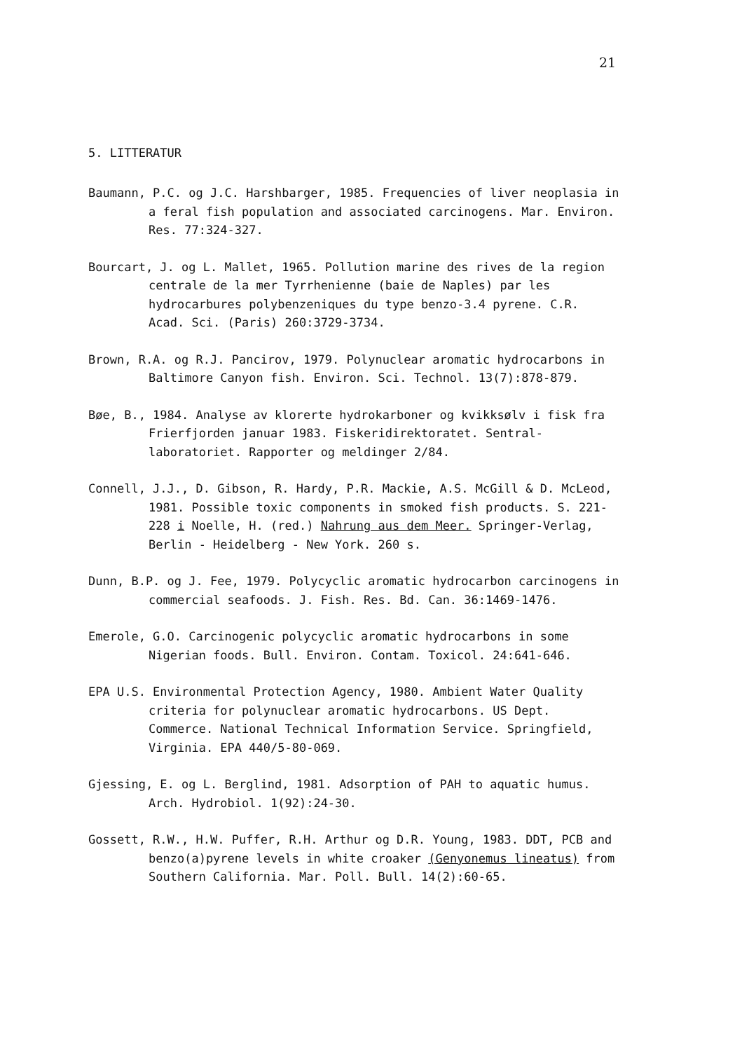21
5. LITTERATUR
Baumann, P.C. og J.C. Harshbarger, 1985. Frequencies of liver neoplasia in a feral fish population and associated carcinogens. Mar. Environ. Res. 77:324-327.
Bourcart, J. og L. Mallet, 1965. Pollution marine des rives de la region centrale de la mer Tyrrhenienne (baie de Naples) par les hydrocarbures polybenzeniques du type benzo-3.4 pyrene. C.R. Acad. Sci. (Paris) 260:3729-3734.
Brown, R.A. og R.J. Pancirov, 1979. Polynuclear aromatic hydrocarbons in Baltimore Canyon fish. Environ. Sci. Technol. 13(7):878-879.
Bøe, B., 1984. Analyse av klorerte hydrokarboner og kvikksølv i fisk fra Frierfjorden januar 1983. Fiskeridirektoratet. Sentral-laboratoriet. Rapporter og meldinger 2/84.
Connell, J.J., D. Gibson, R. Hardy, P.R. Mackie, A.S. McGill & D. McLeod, 1981. Possible toxic components in smoked fish products. S. 221-228 i Noelle, H. (red.) Nahrung aus dem Meer. Springer-Verlag, Berlin - Heidelberg - New York. 260 s.
Dunn, B.P. og J. Fee, 1979. Polycyclic aromatic hydrocarbon carcinogens in commercial seafoods. J. Fish. Res. Bd. Can. 36:1469-1476.
Emerole, G.O. Carcinogenic polycyclic aromatic hydrocarbons in some Nigerian foods. Bull. Environ. Contam. Toxicol. 24:641-646.
EPA U.S. Environmental Protection Agency, 1980. Ambient Water Quality criteria for polynuclear aromatic hydrocarbons. US Dept. Commerce. National Technical Information Service. Springfield, Virginia. EPA 440/5-80-069.
Gjessing, E. og L. Berglind, 1981. Adsorption of PAH to aquatic humus. Arch. Hydrobiol. 1(92):24-30.
Gossett, R.W., H.W. Puffer, R.H. Arthur og D.R. Young, 1983. DDT, PCB and benzo(a)pyrene levels in white croaker (Genyonemus lineatus) from Southern California. Mar. Poll. Bull. 14(2):60-65.